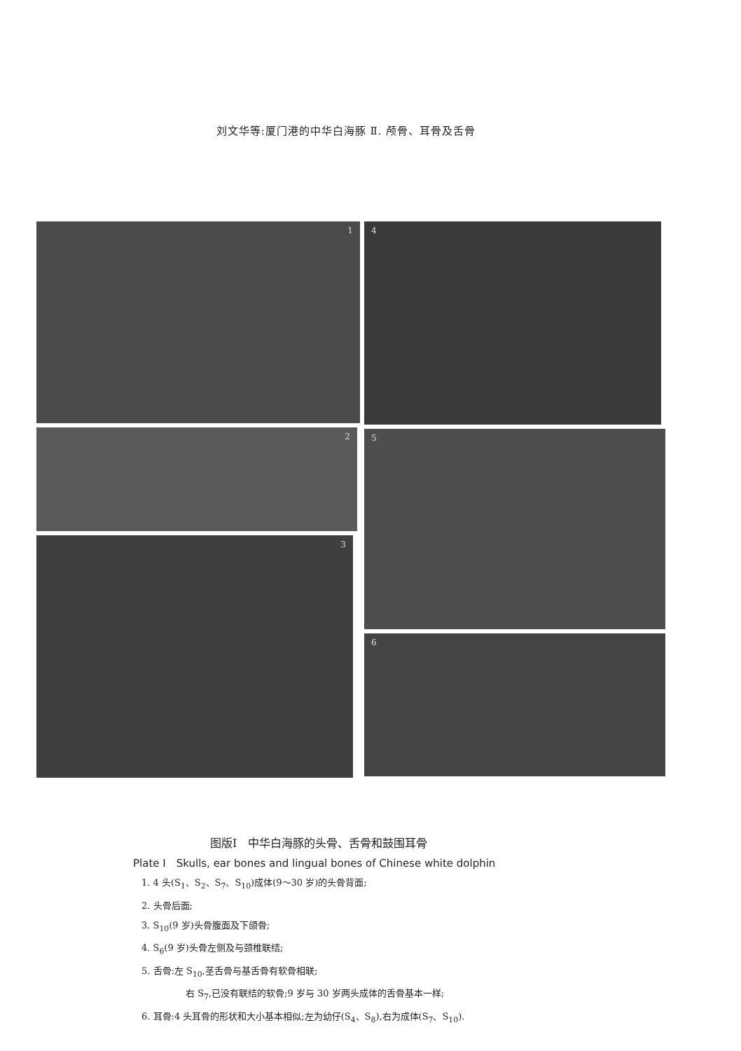刘文华等:厦门港的中华白海豚 Ⅱ. 颅骨、耳骨及舌骨
1
2
3
4
5
6
图版Ⅰ　中华白海豚的头骨、舌骨和鼓围耳骨
Plate Ⅰ　Skulls, ear bones and lingual bones of Chinese white dolphin
1. 4 头(S<sub>1</sub>、S<sub>2</sub>、S<sub>7</sub>、S<sub>10</sub>)成体(9～30 岁)的头骨背面;
2. 头骨后面;
3. S<sub>10</sub>(9 岁)头骨腹面及下颌骨;
4. S<sub>6</sub>(9 岁)头骨左侧及与颈椎联结;
5. 舌骨:左 S<sub>10</sub>,茎舌骨与基舌骨有软骨相联;
右 S<sub>7</sub>,已没有联结的软骨;9 岁与 30 岁两头成体的舌骨基本一样;
6. 耳骨:4 头耳骨的形状和大小基本相似;左为幼仔(S<sub>4</sub>、S<sub>8</sub>),右为成体(S<sub>7</sub>、S<sub>10</sub>).